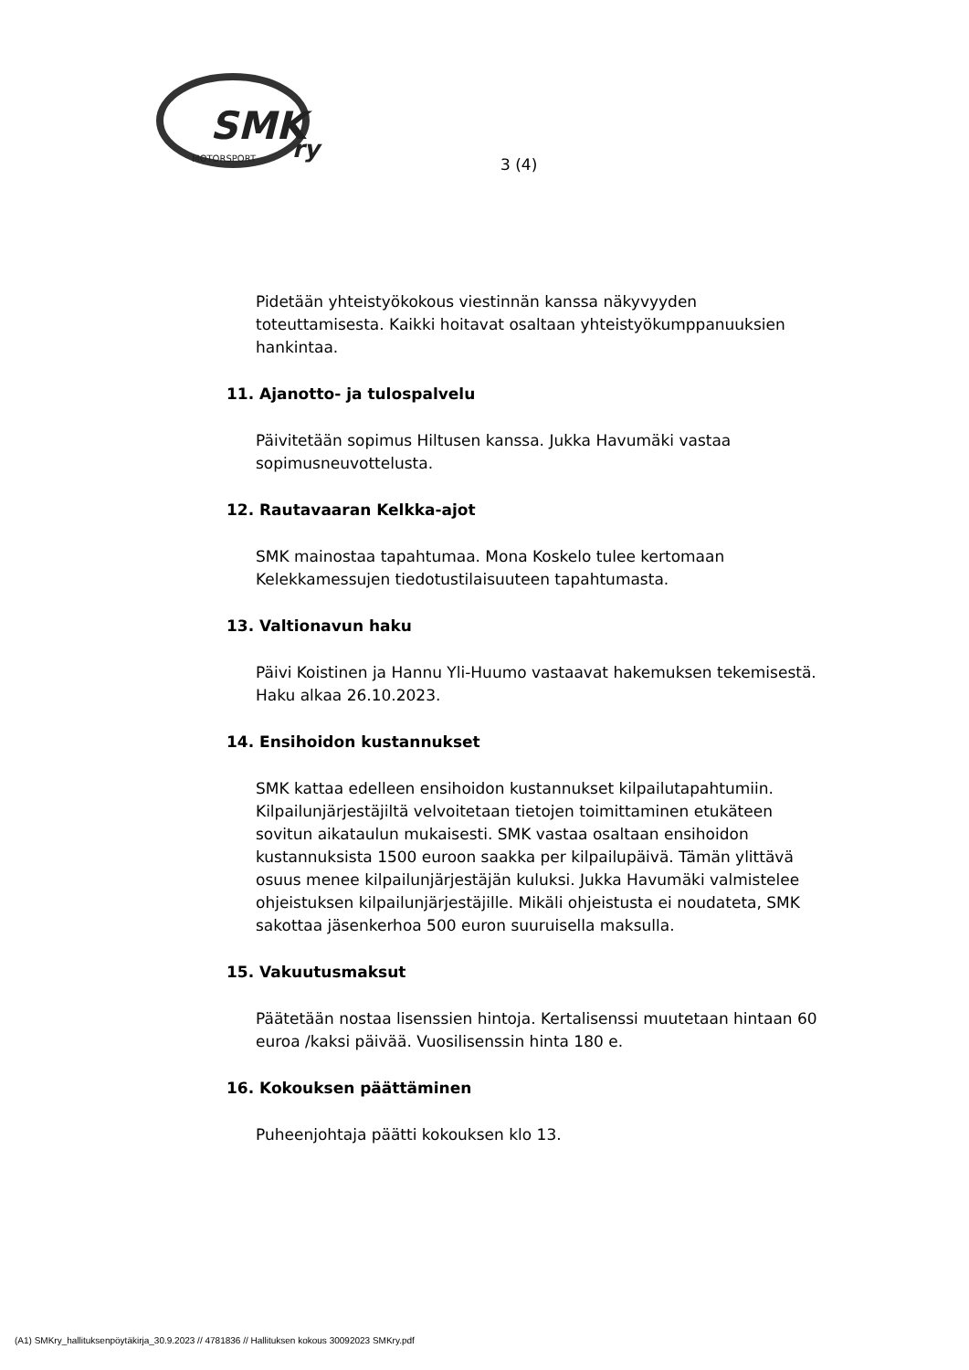SMK
ry
MOTORSPORT
3 (4)
Pidetään yhteistyökokous viestinnän kanssa näkyvyyden toteuttamisesta. Kaikki hoitavat osaltaan yhteistyökumppanuuksien hankintaa.
11. Ajanotto- ja tulospalvelu
Päivitetään sopimus Hiltusen kanssa. Jukka Havumäki vastaa sopimusneuvottelusta.
12. Rautavaaran Kelkka-ajot
SMK mainostaa tapahtumaa. Mona Koskelo tulee kertomaan Kelekkamessujen tiedotustilaisuuteen tapahtumasta.
13. Valtionavun haku
Päivi Koistinen ja Hannu Yli-Huumo vastaavat hakemuksen tekemisestä. Haku alkaa 26.10.2023.
14. Ensihoidon kustannukset
SMK kattaa edelleen ensihoidon kustannukset kilpailutapahtumiin. Kilpailunjärjestäjiltä velvoitetaan tietojen toimittaminen etukäteen sovitun aikataulun mukaisesti. SMK vastaa osaltaan ensihoidon kustannuksista 1500 euroon saakka per kilpailupäivä. Tämän ylittävä osuus menee kilpailunjärjestäjän kuluksi. Jukka Havumäki valmistelee ohjeistuksen kilpailunjärjestäjille. Mikäli ohjeistusta ei noudateta, SMK sakottaa jäsenkerhoa 500 euron suuruisella maksulla.
15. Vakuutusmaksut
Päätetään nostaa lisenssien hintoja. Kertalisenssi muutetaan hintaan 60 euroa /kaksi päivää. Vuosilisenssin hinta 180 e.
16. Kokouksen päättäminen
Puheenjohtaja päätti kokouksen klo 13.
(A1) SMKry_hallituksenpöytäkirja_30.9.2023 // 4781836 // Hallituksen kokous 30092023 SMKry.pdf